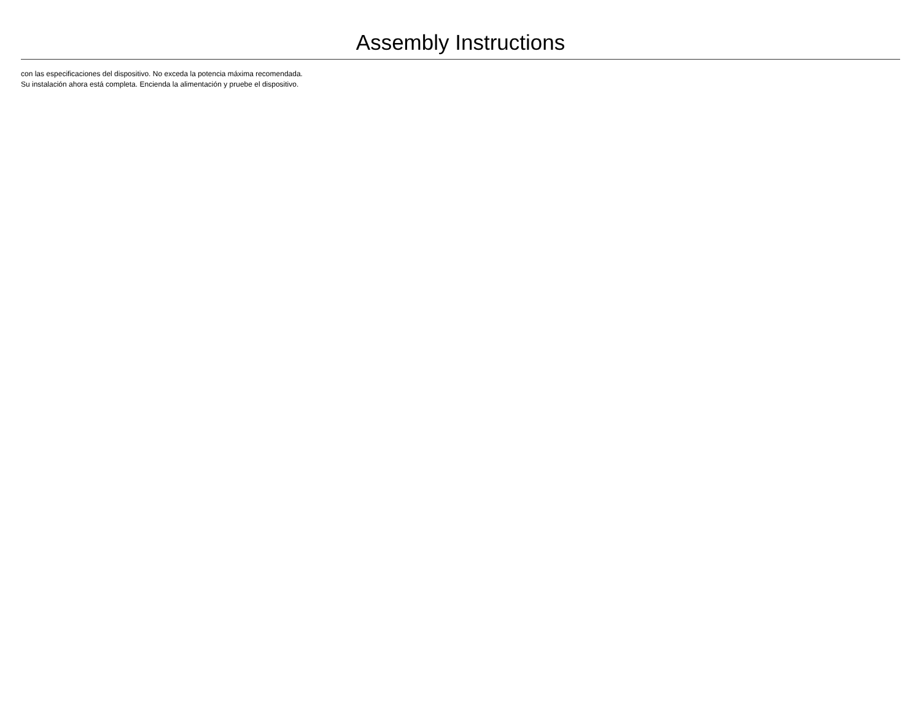Assembly Instructions
con las especificaciones del dispositivo. No exceda la potencia máxima recomendada. Su instalación ahora está completa. Encienda la alimentación y pruebe el dispositivo.